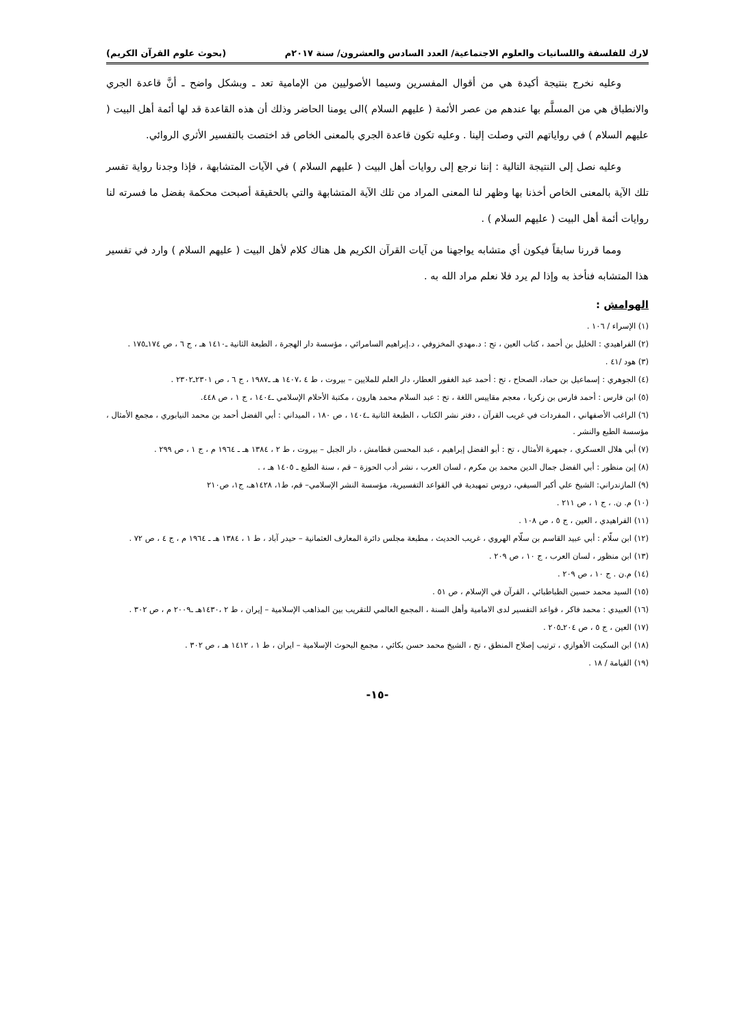لارك للفلسفة واللسانيات والعلوم الاجتماعية/ العدد السادس والعشرون/ سنة ٢٠١٧م (بحوث علوم القرآن الكريم)
وعليه نخرج بنتيجة أكيدة هي من أقوال المفسرين وسيما الأصوليين من الإمامية تعد ـ وبشكل واضح ـ أنَّ قاعدة الجري والانطباق هي من المسلَّم بها عندهم من عصر الأئمة ( عليهم السلام )الى يومنا الحاضر وذلك أن هذه القاعدة قد لها أئمة أهل البيت ( عليهم السلام ) في رواياتهم التي وصلت إلينا . وعليه تكون قاعدة الجري بالمعنى الخاص قد اختصت بالتفسير الأثري الروائي.
وعليه نصل إلى النتيجة التالية : إننا نرجع إلى روايات أهل البيت ( عليهم السلام ) في الآيات المتشابهة ، فإذا وجدنا رواية تفسر تلك الآية بالمعنى الخاص أخذنا بها وظهر لنا المعنى المراد من تلك الآية المتشابهة والتي بالحقيقة أصبحت محكمة بفضل ما فسرته لنا روايات أئمة أهل البيت ( عليهم السلام ) .
ومما قررنا سابقاً فيكون أي متشابه يواجهنا من آيات القرآن الكريم هل هناك كلام لأهل البيت ( عليهم السلام ) وارد في تفسير هذا المتشابه فنأخذ به وإذا لم يرد فلا نعلم مراد الله به .
الهوامش :
(١) الإسراء / ١٠٦ .
(٢) الفراهيدي : الخليل بن أحمد ، كتاب العين ، تح : د.مهدي المخزوفي ، د.إبراهيم السامرائي ، مؤسسة دار الهجرة ، الطبعة الثانية ـ١٤١٠ هـ ، ج ٦ ، ص ١٧٤ـ١٧٥ .
(٣) هود /٤١ .
(٤) الجوهري : إسماعيل بن حماد، الصحاح ، تح : أحمد عبد الغفور العطار، دار العلم للملايين – بيروت ، ط ٤ ،١٤٠٧ هـ ـ١٩٨٧ ، ج ٦ ، ص ٢٣٠١ـ٢٣٠٢ .
(٥) ابن فارس : أحمد فارس بن زكريا ، معجم مقاييس اللغة ، تح : عبد السلام محمد هارون ، مكتبة الأحلام الإسلامي ـ١٤٠٤ ، ج ١ ، ص ٤٤٨.
(٦) الراغب الأصفهاني ، المفردات في غريب القرآن ، دفتر نشر الكتاب ، الطبعة الثانية ـ١٤٠٤ ، ص ١٨٠ ، الميداني : أبي الفضل أحمد بن محمد النيابوري ، مجمع الأمثال ، مؤسسة الطبع والنشر .
(٧) أبي هلال العسكري ، جمهرة الأمثال ، تح : أبو الفضل إبراهيم ، عبد المحسن قطامش ، دار الجبل – بيروت ، ط ٢ ، ١٣٨٤ هـ ـ ١٩٦٤ م ، ج ١ ، ص ٢٩٩ .
(٨) إبن منظور : أبي الفضل جمال الدين محمد بن مكرم ، لسان العرب ، نشر أدب الحوزة – قم ، سنة الطبع ـ ١٤٠٥ هـ ، .
(٩) المازندراني: الشيخ علي أكبر السيفي، دروس تمهيدية في القواعد التفسيرية، مؤسسة النشر الإسلامي– قم، ط١، ١٤٢٨هـ، ج١، ص٢١٠
(١٠) م. ن. ، ج ١ ، ص ٢١١ .
(١١) الفراهيدي ، العين ، ج ٥ ، ص ١٠٨ .
(١٢) ابن سلّام : أبي عبيد القاسم بن سلّام الهروي ، غريب الحديث ، مطبعة مجلس دائرة المعارف العثمانية – حيدر آباد ، ط ١ ، ١٣٨٤ هـ ـ ١٩٦٤ م ، ج ٤ ، ص ٧٢ .
(١٣) ابن منظور ، لسان العرب ، ج ١٠ ، ص ٢٠٩ .
(١٤) م.ن . ج ١٠ ، ص ٢٠٩ .
(١٥) السيد محمد حسين الطباطبائي ، القرآن في الإسلام ، ص ٥١ .
(١٦) العبيدي : محمد فاكر ، قواعد التفسير لدى الامامية وأهل السنة ، المجمع العالمي للتقريب بين المذاهب الإسلامية – إيران ، ط ٢ ،١٤٣٠هـ ـ٢٠٠٩ م ، ص ٣٠٢ .
(١٧) العين ، ج ٥ ، ص ٢٠٤ـ٢٠٥ .
(١٨) ابن السكيت الأهوازي ، ترتيب إصلاح المنطق ، تح ، الشيخ محمد حسن بكائي ، مجمع البحوث الإسلامية – ايران ، ط ١ ، ١٤١٢ هـ ، ص ٣٠٢ .
(١٩) القيامة / ١٨ .
-١٥-